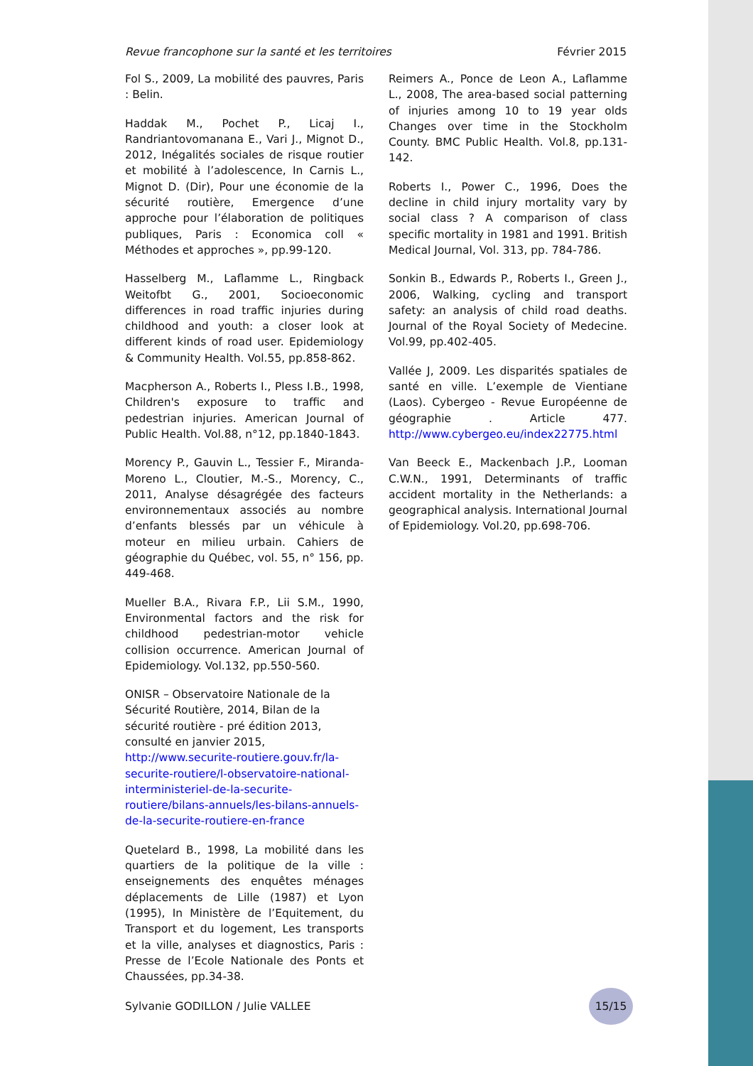Revue francophone sur la santé et les territoires Février 2015
Fol S., 2009, La mobilité des pauvres, Paris : Belin.
Haddak M., Pochet P., Licaj I., Randriantovomanana E., Vari J., Mignot D., 2012, Inégalités sociales de risque routier et mobilité à l’adolescence, In Carnis L., Mignot D. (Dir), Pour une économie de la sécurité routière, Emergence d’une approche pour l’élaboration de politiques publiques, Paris : Economica coll « Méthodes et approches », pp.99-120.
Hasselberg M., Laflamme L., Ringback Weitofbt G., 2001, Socioeconomic differences in road traffic injuries during childhood and youth: a closer look at different kinds of road user. Epidemiology & Community Health. Vol.55, pp.858-862.
Macpherson A., Roberts I., Pless I.B., 1998, Children's exposure to traffic and pedestrian injuries. American Journal of Public Health. Vol.88, n°12, pp.1840-1843.
Morency P., Gauvin L., Tessier F., Miranda-Moreno L., Cloutier, M.-S., Morency, C., 2011, Analyse désagrégée des facteurs environnementaux associés au nombre d’enfants blessés par un véhicule à moteur en milieu urbain. Cahiers de géographie du Québec, vol. 55, n° 156, pp. 449-468.
Mueller B.A., Rivara F.P., Lii S.M., 1990, Environmental factors and the risk for childhood pedestrian-motor vehicle collision occurrence. American Journal of Epidemiology. Vol.132, pp.550-560.
ONISR – Observatoire Nationale de la Sécurité Routière, 2014, Bilan de la sécurité routière - pré édition 2013, consulté en janvier 2015, http://www.securite-routiere.gouv.fr/la-securite-routiere/l-observatoire-national-interministeriel-de-la-securite-routiere/bilans-annuels/les-bilans-annuels-de-la-securite-routiere-en-france
Quetelard B., 1998, La mobilité dans les quartiers de la politique de la ville : enseignements des enquêtes ménages déplacements de Lille (1987) et Lyon (1995), In Ministère de l’Equitement, du Transport et du logement, Les transports et la ville, analyses et diagnostics, Paris : Presse de l’Ecole Nationale des Ponts et Chaussées, pp.34-38.
Reimers A., Ponce de Leon A., Laflamme L., 2008, The area-based social patterning of injuries among 10 to 19 year olds Changes over time in the Stockholm County. BMC Public Health. Vol.8, pp.131-142.
Roberts I., Power C., 1996, Does the decline in child injury mortality vary by social class ? A comparison of class specific mortality in 1981 and 1991. British Medical Journal, Vol. 313, pp. 784-786.
Sonkin B., Edwards P., Roberts I., Green J., 2006, Walking, cycling and transport safety: an analysis of child road deaths. Journal of the Royal Society of Medecine. Vol.99, pp.402-405.
Vallée J, 2009. Les disparités spatiales de santé en ville. L’exemple de Vientiane (Laos). Cybergeo - Revue Européenne de géographie . Article 477. http://www.cybergeo.eu/index22775.html
Van Beeck E., Mackenbach J.P., Looman C.W.N., 1991, Determinants of traffic accident mortality in the Netherlands: a geographical analysis. International Journal of Epidemiology. Vol.20, pp.698-706.
Sylvanie GODILLON / Julie VALLEE 15/15